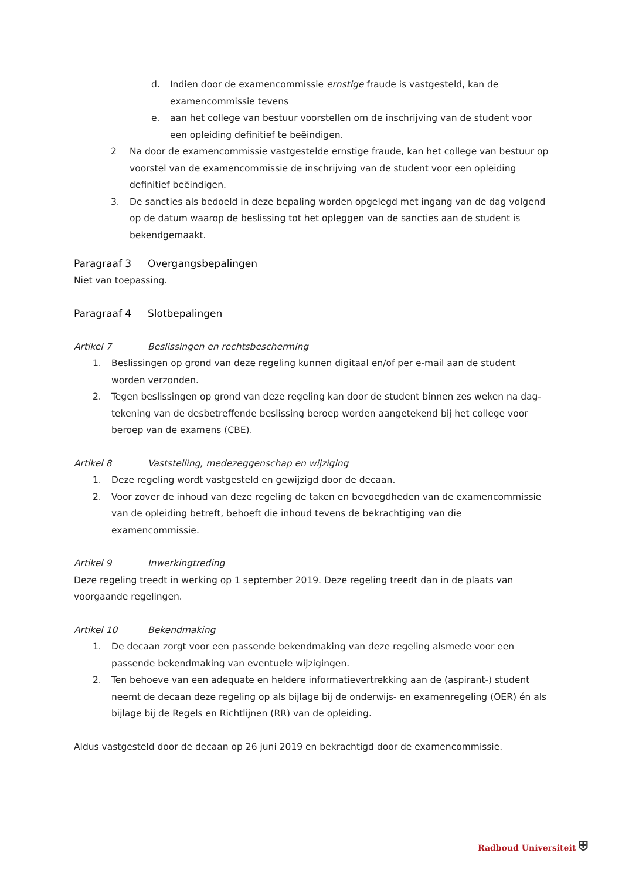d. Indien door de examencommissie ernstige fraude is vastgesteld, kan de examencommissie tevens
e. aan het college van bestuur voorstellen om de inschrijving van de student voor een opleiding definitief te beëindigen.
2 Na door de examencommissie vastgestelde ernstige fraude, kan het college van bestuur op voorstel van de examencommissie de inschrijving van de student voor een opleiding definitief beëindigen.
3. De sancties als bedoeld in deze bepaling worden opgelegd met ingang van de dag volgend op de datum waarop de beslissing tot het opleggen van de sancties aan de student is bekendgemaakt.
Paragraaf 3 Overgangsbepalingen
Niet van toepassing.
Paragraaf 4 Slotbepalingen
Artikel 7 Beslissingen en rechtsbescherming
1. Beslissingen op grond van deze regeling kunnen digitaal en/of per e-mail aan de student worden verzonden.
2. Tegen beslissingen op grond van deze regeling kan door de student binnen zes weken na dag-tekening van de desbetreffende beslissing beroep worden aangetekend bij het college voor beroep van de examens (CBE).
Artikel 8 Vaststelling, medezeggenschap en wijziging
1. Deze regeling wordt vastgesteld en gewijzigd door de decaan.
2. Voor zover de inhoud van deze regeling de taken en bevoegdheden van de examencommissie van de opleiding betreft, behoeft die inhoud tevens de bekrachtiging van die examencommissie.
Artikel 9 Inwerkingtreding
Deze regeling treedt in werking op 1 september 2019. Deze regeling treedt dan in de plaats van voorgaande regelingen.
Artikel 10 Bekendmaking
1. De decaan zorgt voor een passende bekendmaking van deze regeling alsmede voor een passende bekendmaking van eventuele wijzigingen.
2. Ten behoeve van een adequate en heldere informatievertrekking aan de (aspirant-) student neemt de decaan deze regeling op als bijlage bij de onderwijs- en examenregeling (OER) én als bijlage bij de Regels en Richtlijnen (RR) van de opleiding.
Aldus vastgesteld door de decaan op 26 juni 2019 en bekrachtigd door de examencommissie.
Radboud Universiteit ⛨